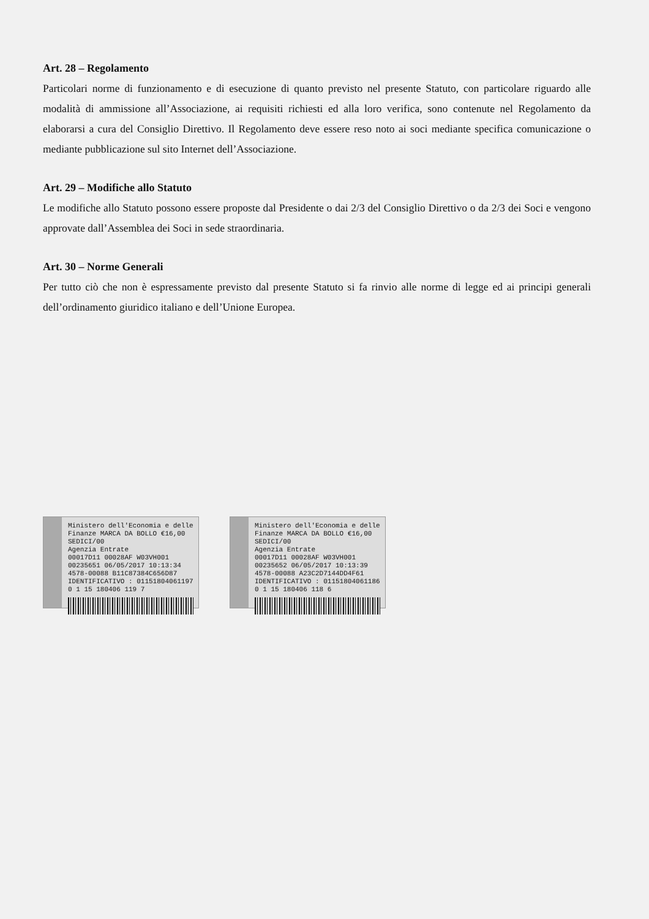Art. 28 – Regolamento
Particolari norme di funzionamento e di esecuzione di quanto previsto nel presente Statuto, con particolare riguardo alle modalità di ammissione all’Associazione, ai requisiti richiesti ed alla loro verifica, sono contenute nel Regolamento da elaborarsi a cura del Consiglio Direttivo. Il Regolamento deve essere reso noto ai soci mediante specifica comunicazione o mediante pubblicazione sul sito Internet dell’Associazione.
Art. 29 – Modifiche allo Statuto
Le modifiche allo Statuto possono essere proposte dal Presidente o dai 2/3 del Consiglio Direttivo o da 2/3 dei Soci e vengono approvate dall’Assemblea dei Soci in sede straordinaria.
Art. 30 – Norme Generali
Per tutto ciò che non è espressamente previsto dal presente Statuto si fa rinvio alle norme di legge ed ai principi generali dell’ordinamento giuridico italiano e dell’Unione Europea.
Ministero dell'Economia e delle Finanze MARCA DA BOLLO €16,00 SEDICI/00
Agenzia Entrate
00017D11 00028AF W03VH001
00235651 06/05/2017 10:13:34
4578-00088 B11C87384C656D87
IDENTIFICATIVO : 01151804061197
0 1 15 180406 119 7
Ministero dell'Economia e delle Finanze MARCA DA BOLLO €16,00 SEDICI/00
Agenzia Entrate
00017D11 00028AF W03VH001
00235652 06/05/2017 10:13:39
4578-00088 A23C2D7144DD4F61
IDENTIFICATIVO : 01151804061186
0 1 15 180406 118 6